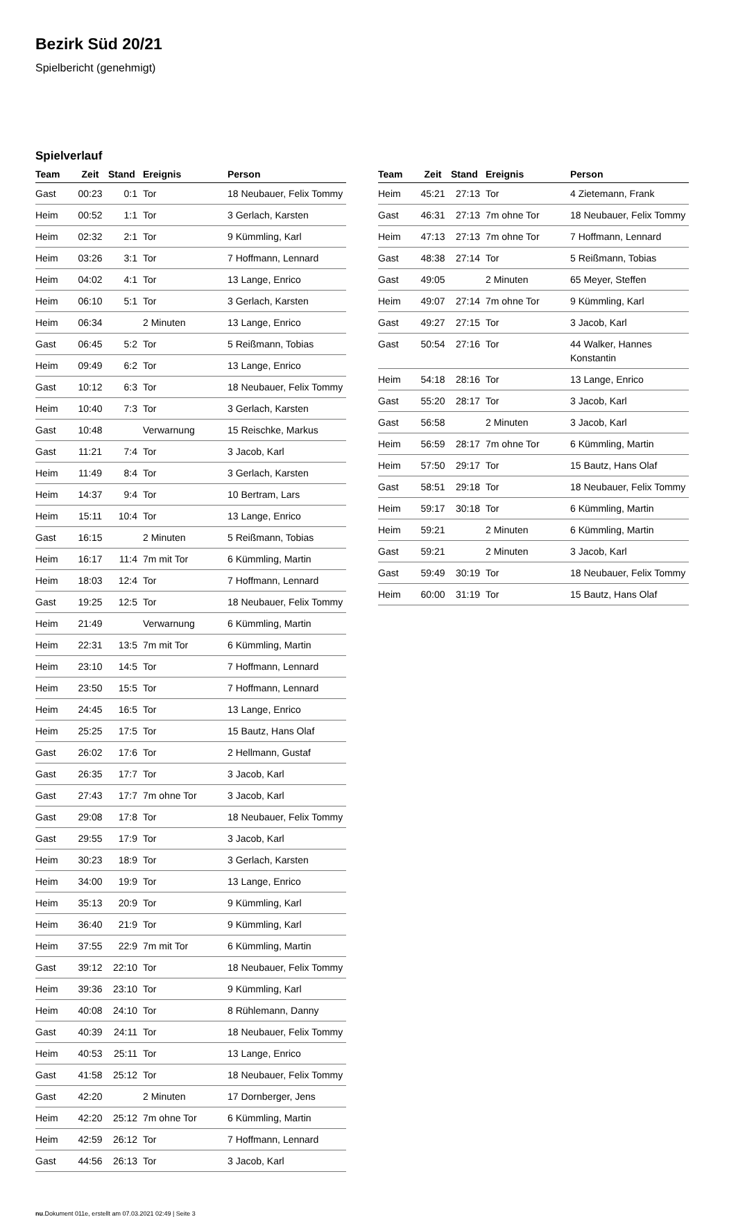Bezirk Süd 20/21
Spielbericht (genehmigt)
Spielverlauf
| Team | Zeit | Stand | Ereignis | Person |
| --- | --- | --- | --- | --- |
| Gast | 00:23 | 0:1 | Tor | 18 Neubauer, Felix Tommy |
| Heim | 00:52 | 1:1 | Tor | 3 Gerlach, Karsten |
| Heim | 02:32 | 2:1 | Tor | 9 Kümmling, Karl |
| Heim | 03:26 | 3:1 | Tor | 7 Hoffmann, Lennard |
| Heim | 04:02 | 4:1 | Tor | 13 Lange, Enrico |
| Heim | 06:10 | 5:1 | Tor | 3 Gerlach, Karsten |
| Heim | 06:34 | | 2 Minuten | 13 Lange, Enrico |
| Gast | 06:45 | 5:2 | Tor | 5 Reißmann, Tobias |
| Heim | 09:49 | 6:2 | Tor | 13 Lange, Enrico |
| Gast | 10:12 | 6:3 | Tor | 18 Neubauer, Felix Tommy |
| Heim | 10:40 | 7:3 | Tor | 3 Gerlach, Karsten |
| Gast | 10:48 | | Verwarnung | 15 Reischke, Markus |
| Gast | 11:21 | 7:4 | Tor | 3 Jacob, Karl |
| Heim | 11:49 | 8:4 | Tor | 3 Gerlach, Karsten |
| Heim | 14:37 | 9:4 | Tor | 10 Bertram, Lars |
| Heim | 15:11 | 10:4 | Tor | 13 Lange, Enrico |
| Gast | 16:15 | | 2 Minuten | 5 Reißmann, Tobias |
| Heim | 16:17 | 11:4 | 7m mit Tor | 6 Kümmling, Martin |
| Heim | 18:03 | 12:4 | Tor | 7 Hoffmann, Lennard |
| Gast | 19:25 | 12:5 | Tor | 18 Neubauer, Felix Tommy |
| Heim | 21:49 | | Verwarnung | 6 Kümmling, Martin |
| Heim | 22:31 | 13:5 | 7m mit Tor | 6 Kümmling, Martin |
| Heim | 23:10 | 14:5 | Tor | 7 Hoffmann, Lennard |
| Heim | 23:50 | 15:5 | Tor | 7 Hoffmann, Lennard |
| Heim | 24:45 | 16:5 | Tor | 13 Lange, Enrico |
| Heim | 25:25 | 17:5 | Tor | 15 Bautz, Hans Olaf |
| Gast | 26:02 | 17:6 | Tor | 2 Hellmann, Gustaf |
| Gast | 26:35 | 17:7 | Tor | 3 Jacob, Karl |
| Gast | 27:43 | 17:7 | 7m ohne Tor | 3 Jacob, Karl |
| Gast | 29:08 | 17:8 | Tor | 18 Neubauer, Felix Tommy |
| Gast | 29:55 | 17:9 | Tor | 3 Jacob, Karl |
| Heim | 30:23 | 18:9 | Tor | 3 Gerlach, Karsten |
| Heim | 34:00 | 19:9 | Tor | 13 Lange, Enrico |
| Heim | 35:13 | 20:9 | Tor | 9 Kümmling, Karl |
| Heim | 36:40 | 21:9 | Tor | 9 Kümmling, Karl |
| Heim | 37:55 | 22:9 | 7m mit Tor | 6 Kümmling, Martin |
| Gast | 39:12 | 22:10 | Tor | 18 Neubauer, Felix Tommy |
| Heim | 39:36 | 23:10 | Tor | 9 Kümmling, Karl |
| Heim | 40:08 | 24:10 | Tor | 8 Rühlemann, Danny |
| Gast | 40:39 | 24:11 | Tor | 18 Neubauer, Felix Tommy |
| Heim | 40:53 | 25:11 | Tor | 13 Lange, Enrico |
| Gast | 41:58 | 25:12 | Tor | 18 Neubauer, Felix Tommy |
| Gast | 42:20 | | 2 Minuten | 17 Dornberger, Jens |
| Heim | 42:20 | 25:12 | 7m ohne Tor | 6 Kümmling, Martin |
| Heim | 42:59 | 26:12 | Tor | 7 Hoffmann, Lennard |
| Gast | 44:56 | 26:13 | Tor | 3 Jacob, Karl |
| Team | Zeit | Stand | Ereignis | Person |
| --- | --- | --- | --- | --- |
| Heim | 45:21 | 27:13 | Tor | 4 Zietemann, Frank |
| Gast | 46:31 | 27:13 | 7m ohne Tor | 18 Neubauer, Felix Tommy |
| Heim | 47:13 | 27:13 | 7m ohne Tor | 7 Hoffmann, Lennard |
| Gast | 48:38 | 27:14 | Tor | 5 Reißmann, Tobias |
| Gast | 49:05 | | 2 Minuten | 65 Meyer, Steffen |
| Heim | 49:07 | 27:14 | 7m ohne Tor | 9 Kümmling, Karl |
| Gast | 49:27 | 27:15 | Tor | 3 Jacob, Karl |
| Gast | 50:54 | 27:16 | Tor | 44 Walker, Hannes Konstantin |
| Heim | 54:18 | 28:16 | Tor | 13 Lange, Enrico |
| Gast | 55:20 | 28:17 | Tor | 3 Jacob, Karl |
| Gast | 56:58 | | 2 Minuten | 3 Jacob, Karl |
| Heim | 56:59 | 28:17 | 7m ohne Tor | 6 Kümmling, Martin |
| Heim | 57:50 | 29:17 | Tor | 15 Bautz, Hans Olaf |
| Gast | 58:51 | 29:18 | Tor | 18 Neubauer, Felix Tommy |
| Heim | 59:17 | 30:18 | Tor | 6 Kümmling, Martin |
| Heim | 59:21 | | 2 Minuten | 6 Kümmling, Martin |
| Gast | 59:21 | | 2 Minuten | 3 Jacob, Karl |
| Gast | 59:49 | 30:19 | Tor | 18 Neubauer, Felix Tommy |
| Heim | 60:00 | 31:19 | Tor | 15 Bautz, Hans Olaf |
nu.Dokument 011e, erstellt am 07.03.2021 02:49 | Seite 3